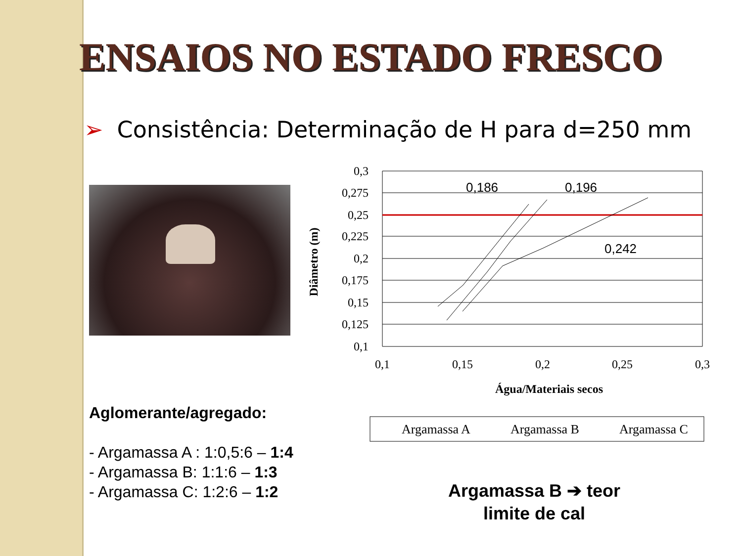ENSAIOS NO ESTADO FRESCO
➢ Consistência: Determinação de H para d=250 mm
0,3
0,275
0,25
0,225
0,2
0,175
0,15
0,125
0,1
0,1
0,15
0,2
0,25
0,3
Água/Materiais secos
Diâmetro (m)
0,186
0,196
0,242
Argamassa A
Argamassa B
Argamassa C
Aglomerante/agregado:
- Argamassa A : 1:0,5:6 – 1:4
- Argamassa B: 1:1:6 – 1:3
- Argamassa C: 1:2:6 – 1:2
Argamassa B ➔ teor limite de cal